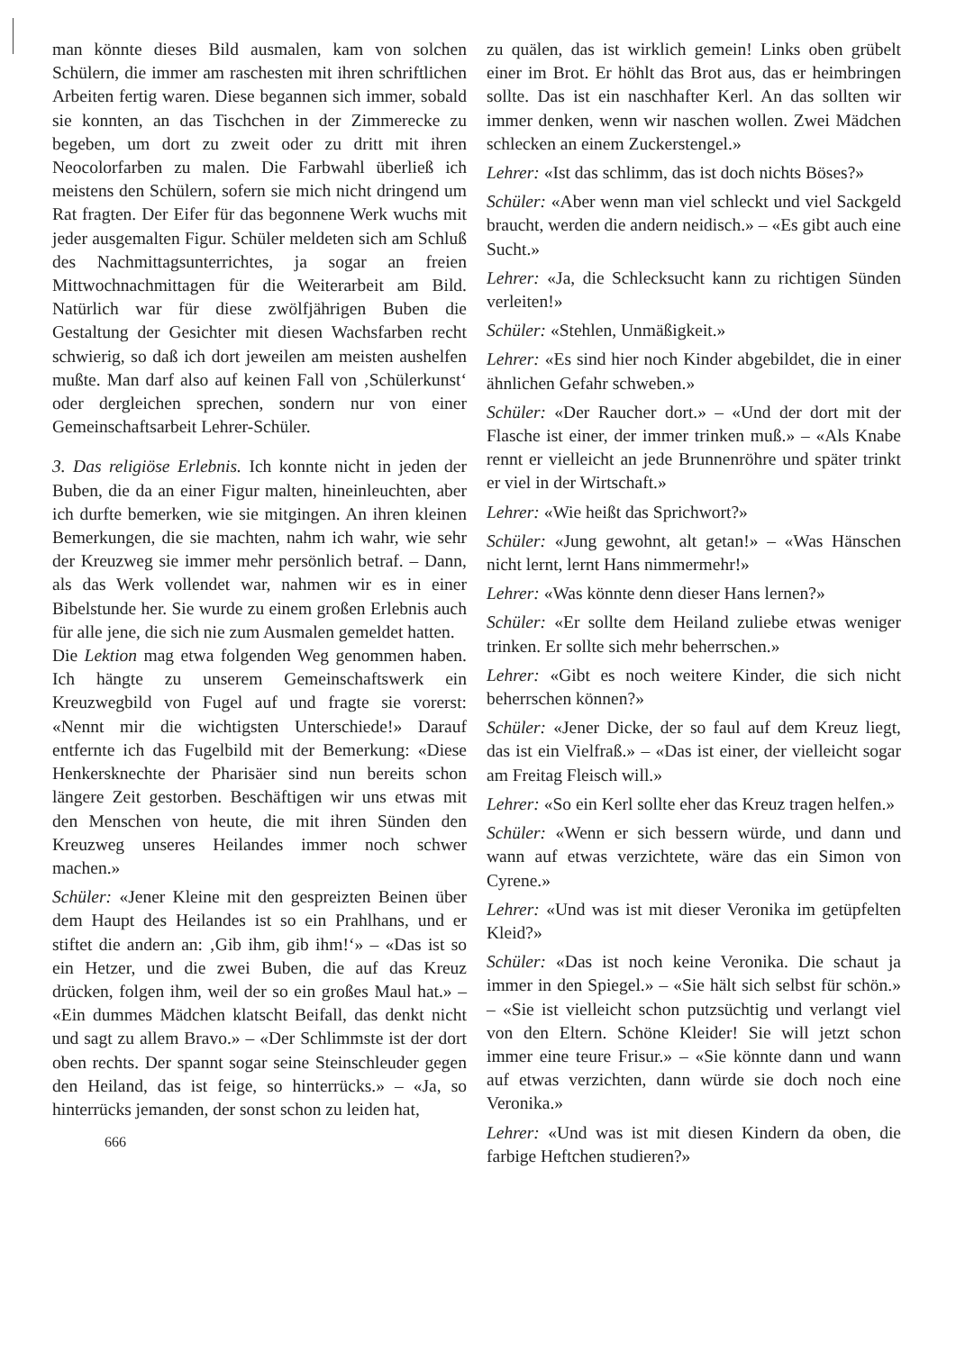man könnte dieses Bild ausmalen, kam von solchen Schülern, die immer am raschesten mit ihren schriftlichen Arbeiten fertig waren. Diese begannen sich immer, sobald sie konnten, an das Tischchen in der Zimmerecke zu begeben, um dort zu zweit oder zu dritt mit ihren Neocolorfarben zu malen. Die Farbwahl überließ ich meistens den Schülern, sofern sie mich nicht dringend um Rat fragten. Der Eifer für das begonnene Werk wuchs mit jeder ausgemalten Figur. Schüler meldeten sich am Schluß des Nachmittagsunterrichtes, ja sogar an freien Mittwochnachmittagen für die Weiterarbeit am Bild. Natürlich war für diese zwölfjährigen Buben die Gestaltung der Gesichter mit diesen Wachsfarben recht schwierig, so daß ich dort jeweilen am meisten aushelfen mußte. Man darf also auf keinen Fall von ‚Schülerkunst‘ oder dergleichen sprechen, sondern nur von einer Gemeinschaftsarbeit Lehrer-Schüler.
3. Das religiöse Erlebnis. Ich konnte nicht in jeden der Buben, die da an einer Figur malten, hineinleuchten, aber ich durfte bemerken, wie sie mitgingen. An ihren kleinen Bemerkungen, die sie machten, nahm ich wahr, wie sehr der Kreuzweg sie immer mehr persönlich betraf. – Dann, als das Werk vollendet war, nahmen wir es in einer Bibelstunde her. Sie wurde zu einem großen Erlebnis auch für alle jene, die sich nie zum Ausmalen gemeldet hatten.
Die Lektion mag etwa folgenden Weg genommen haben. Ich hängte zu unserem Gemeinschaftswerk ein Kreuzwegbild von Fugel auf und fragte sie vorerst: «Nennt mir die wichtigsten Unterschiede!» Darauf entfernte ich das Fugelbild mit der Bemerkung: «Diese Henkersknechte der Pharisäer sind nun bereits schon längere Zeit gestorben. Beschäftigen wir uns etwas mit den Menschen von heute, die mit ihren Sünden den Kreuzweg unseres Heilandes immer noch schwer machen.»
Schüler: «Jener Kleine mit den gespreizten Beinen über dem Haupt des Heilandes ist so ein Prahlhans, und er stiftet die andern an: ‚Gib ihm, gib ihm!‘» – «Das ist so ein Hetzer, und die zwei Buben, die auf das Kreuz drücken, folgen ihm, weil der so ein großes Maul hat.» – «Ein dummes Mädchen klatscht Beifall, das denkt nicht und sagt zu allem Bravo.» – «Der Schlimmste ist der dort oben rechts. Der spannt sogar seine Steinschleuder gegen den Heiland, das ist feige, so hinterrücks.» – «Ja, so hinterrücks jemanden, der sonst schon zu leiden hat,
666
zu quälen, das ist wirklich gemein! Links oben grübelt einer im Brot. Er höhlt das Brot aus, das er heimbringen sollte. Das ist ein naschhafter Kerl. An das sollten wir immer denken, wenn wir naschen wollen. Zwei Mädchen schlecken an einem Zuckerstengel.»
Lehrer: «Ist das schlimm, das ist doch nichts Böses?»
Schüler: «Aber wenn man viel schleckt und viel Sackgeld braucht, werden die andern neidisch.» – «Es gibt auch eine Sucht.»
Lehrer: «Ja, die Schlecksucht kann zu richtigen Sünden verleiten!»
Schüler: «Stehlen, Unmäßigkeit.»
Lehrer: «Es sind hier noch Kinder abgebildet, die in einer ähnlichen Gefahr schweben.»
Schüler: «Der Raucher dort.» – «Und der dort mit der Flasche ist einer, der immer trinken muß.» – «Als Knabe rennt er vielleicht an jede Brunnenröhre und später trinkt er viel in der Wirtschaft.»
Lehrer: «Wie heißt das Sprichwort?»
Schüler: «Jung gewohnt, alt getan!» – «Was Hänschen nicht lernt, lernt Hans nimmermehr!»
Lehrer: «Was könnte denn dieser Hans lernen?»
Schüler: «Er sollte dem Heiland zuliebe etwas weniger trinken. Er sollte sich mehr beherrschen.»
Lehrer: «Gibt es noch weitere Kinder, die sich nicht beherrschen können?»
Schüler: «Jener Dicke, der so faul auf dem Kreuz liegt, das ist ein Vielfraß.» – «Das ist einer, der vielleicht sogar am Freitag Fleisch will.»
Lehrer: «So ein Kerl sollte eher das Kreuz tragen helfen.»
Schüler: «Wenn er sich bessern würde, und dann und wann auf etwas verzichtete, wäre das ein Simon von Cyrene.»
Lehrer: «Und was ist mit dieser Veronika im getüpfelten Kleid?»
Schüler: «Das ist noch keine Veronika. Die schaut ja immer in den Spiegel.» – «Sie hält sich selbst für schön.» – «Sie ist vielleicht schon putzsüchtig und verlangt viel von den Eltern. Schöne Kleider! Sie will jetzt schon immer eine teure Frisur.» – «Sie könnte dann und wann auf etwas verzichten, dann würde sie doch noch eine Veronika.»
Lehrer: «Und was ist mit diesen Kindern da oben, die farbige Heftchen studieren?»